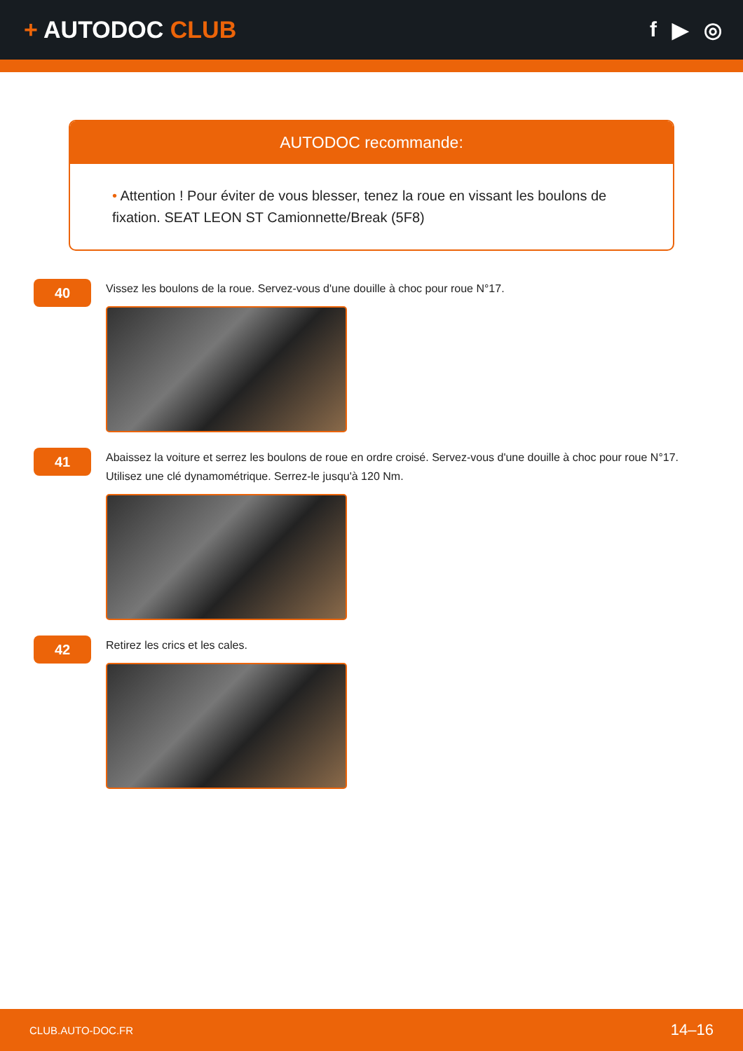+ AUTODOC CLUB f ▶ ◎
AUTODOC recommande:
• Attention ! Pour éviter de vous blesser, tenez la roue en vissant les boulons de fixation. SEAT LEON ST Camionnette/Break (5F8)
40
Vissez les boulons de la roue. Servez-vous d'une douille à choc pour roue N°17.
41
Abaissez la voiture et serrez les boulons de roue en ordre croisé. Servez-vous d'une douille à choc pour roue N°17. Utilisez une clé dynamométrique. Serrez-le jusqu'à 120 Nm.
42
Retirez les crics et les cales.
CLUB.AUTO-DOC.FR 14–16